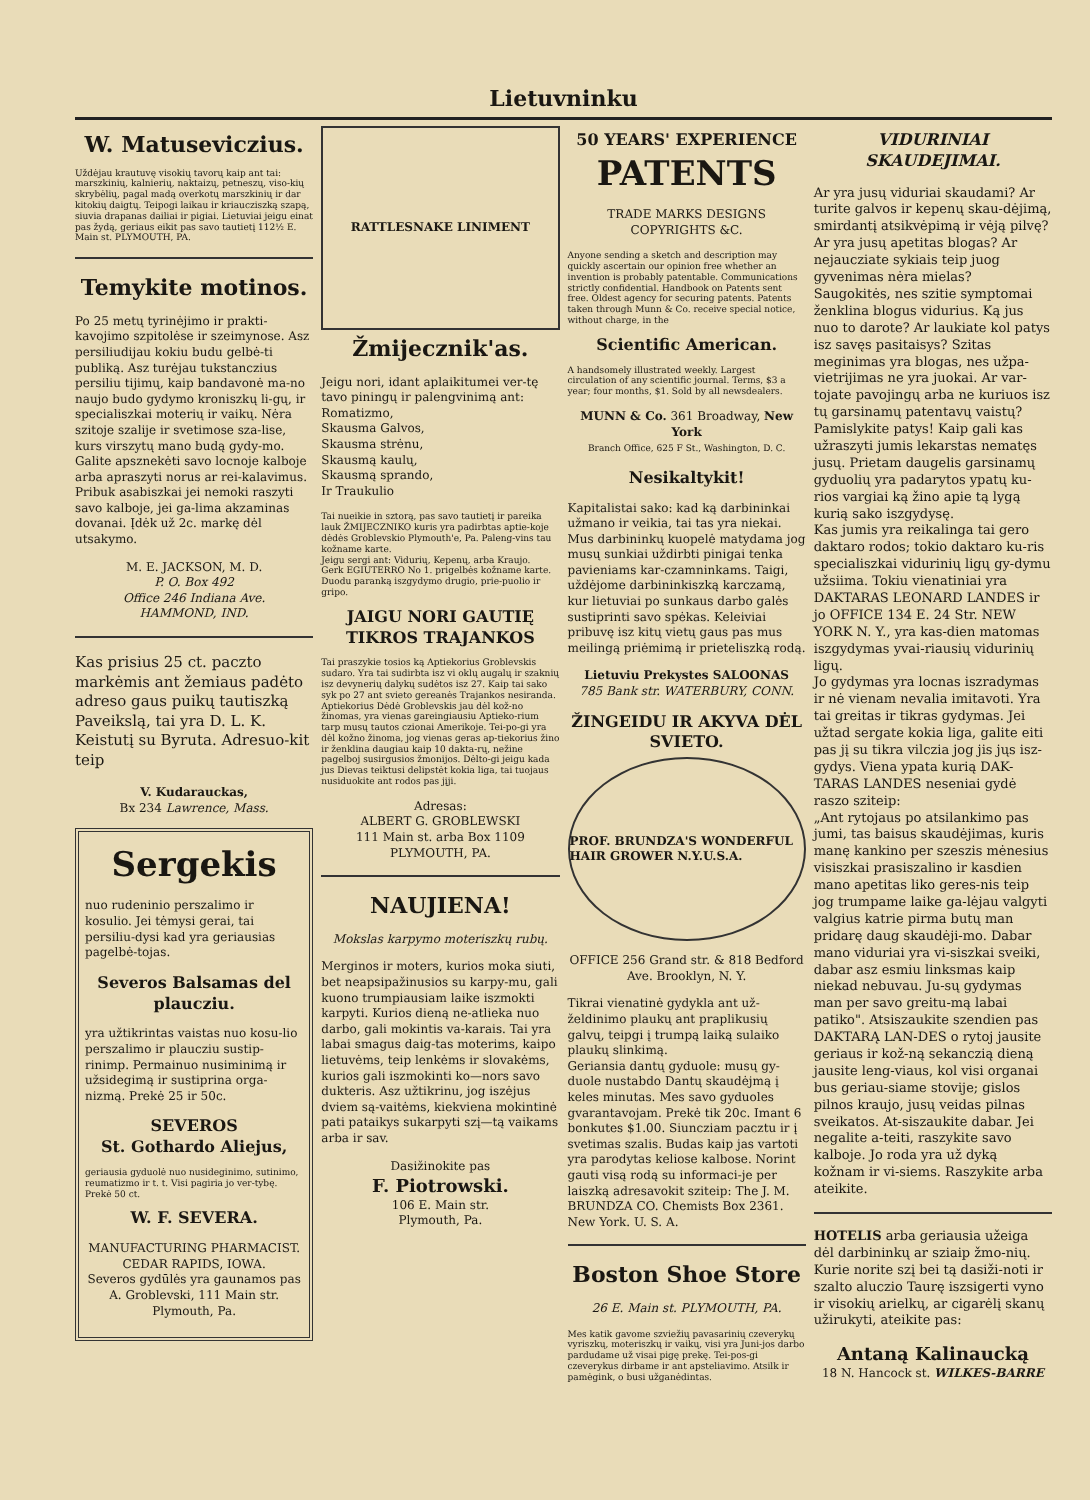Lietuvninku
W. Matuseviczius.
Uždėjau krautuvę visokių tavorų kaip ant tai: marszkinių, kalnierių, naktaizų, petneszų, viso-kių skrybėlių, pagal madą overkotų marszkinių ir dar kitokių daigtų. Teipogi laikau ir kriaucziszką szapą, siuvia drapanas dailiai ir pigiai. Lietuviai jeigu einat pas žydą, geriaus eikit pas savo tautietį 112½ E. Main st. PLYMOUTH, PA.
Temykite motinos.
Po 25 metų tyrinėjimo ir prakti-kavojimo szpitolėse ir szeimynose. Asz persiliudijau kokiu budu gelbė-ti publiką. Asz turėjau tukstanczius persiliu tijimų, kaip bandavonė ma-no naujo budo gydymo kroniszkų li-gų, ir specialiszkai moterių ir vaikų. Nėra szitoje szalije ir svetimose sza-lise, kurs virszytų mano budą gydy-mo. Galite apsznekėti savo locnoje kalboje arba apraszyti norus ar rei-kalavimus. Pribuk asabiszkai jei nemoki raszyti savo kalboje, jei ga-lima akzaminas dovanai. Įdėk už 2c. markę dėl utsakymo.
M. E. JACKSON, M. D.
P. O. Box 492
Office 246 Indiana Ave.
HAMMOND, IND.
Kas prisius 25 ct. paczto markėmis ant žemiaus padėto adreso gaus puikų tautiszką Paveikslą, tai yra D. L. K. Keistutį su Byruta. Adresuo-kit teip
V. Kudarauckas,
Bx 234 Lawrence, Mass.
Sergekis
nuo rudeninio perszalimo ir kosulio. Jei tėmysi gerai, tai persiliu-dysi kad yra geriausias pagelbė-tojas.
Severos Balsamas del plaucziu.
yra užtikrintas vaistas nuo kosu-lio perszalimo ir plaucziu sustip-rinimp. Permainuo nusiminimą ir užsidegimą ir sustiprina orga-nizmą. Prekė 25 ir 50c.
SEVEROS
St. Gothardo Aliejus,
geriausia gyduolė nuo nusideginimo, sutinimo, reumatizmo ir t. t. Visi pagiria jo ver-tybę. Prekė 50 ct.
W. F. SEVERA.
MANUFACTURING PHARMACIST.
CEDAR RAPIDS, IOWA.
Severos gydūlės yra gaunamos pas A. Groblevski, 111 Main str. Plymouth, Pa.
RATTLESNAKE LINIMENT
Žmijecznik'as.
Jeigu nori, idant aplaikitumei ver-tę tavo piningų ir palengvinimą ant:
Romatizmo,
Skausma Galvos,
Skausma strėnu,
Skausmą kaulų,
Skausmą sprando,
Ir Traukulio
Tai nueikie in sztorą, pas savo tautietį ir pareika lauk ŽMIJECZNIKO kuris yra padirbtas aptie-koje dėdės Groblevskio Plymouth'e, Pa. Paleng-vins tau kožname karte.
Jeigu sergi ant: Vidurių, Kepenų, arba Kraujo.
Gerk EGIUTERRO No 1. prigelbės kožname karte. Duodu paranką iszgydymo drugio, prie-puolio ir gripo.
JAIGU NORI GAUTIĘ TIKROS TRAJANKOS
Tai praszykie tosios ką Aptiekorius Groblevskis sudaro. Yra tai sudirbta isz vi oklų augalų ir szaknių isz devynerių dalykų sudėtos isz 27. Kaip tai sako syk po 27 ant svieto gereanės Trajankos nesiranda.
Aptiekorius Dėdė Groblevskis jau dėl kož-no žinomas, yra vienas gareingiausiu Aptieko-rium tarp musų tautos czionai Amerikoje. Tei-po-gi yra dėl kožno žinoma, jog vienas geras ap-tiekorius žino ir ženklina daugiau kaip 10 dakta-rų, nežine pagelboj susirgusios žmonijos. Dėlto-gi jeigu kada jus Dievas teiktusi delipstėt kokia liga, tai tuojaus nusiduokite ant rodos pas jįji.
Adresas:
ALBERT G. GROBLEWSKI
111 Main st. arba Box 1109
PLYMOUTH, PA.
NAUJIENA!
Mokslas karpymo moteriszkų rubų.
Merginos ir moters, kurios moka siuti, bet neapsipažinusios su karpy-mu, gali kuono trumpiausiam laike iszmokti karpyti. Kurios dieną ne-atlieka nuo darbo, gali mokintis va-karais. Tai yra labai smagus daig-tas moterims, kaipo lietuvėms, teip lenkėms ir slovakėms, kurios gali iszmokinti ko—nors savo dukteris. Asz užtikrinu, jog iszėjus dviem są-vaitėms, kiekviena mokintinė pati pataikys sukarpyti szį—tą vaikams arba ir sav.
Dasižinokite pas
F. Piotrowski.
106 E. Main str.
Plymouth, Pa.
50 YEARS' EXPERIENCE
PATENTS
TRADE MARKS DESIGNS COPYRIGHTS &C.
Anyone sending a sketch and description may quickly ascertain our opinion free whether an invention is probably patentable. Communications strictly confidential. Handbook on Patents sent free. Oldest agency for securing patents. Patents taken through Munn & Co. receive special notice, without charge, in the
Scientific American.
A handsomely illustrated weekly. Largest circulation of any scientific journal. Terms, $3 a year; four months, $1. Sold by all newsdealers.
MUNN & Co. 361 Broadway, New York
Branch Office, 625 F St., Washington, D. C.
Nesikaltykit!
Kapitalistai sako: kad ką darbininkai užmano ir veikia, tai tas yra niekai. Mus darbininkų kuopelė matydama jog musų sunkiai uždirbti pinigai tenka pavieniams kar-czamninkams. Taigi, uždėjome darbininkiszką karczamą, kur lietuviai po sunkaus darbo galės sustiprinti savo spėkas. Keleiviai pribuvę isz kitų vietų gaus pas mus meilingą priėmimą ir prieteliszką rodą.
Lietuviu Prekystes SALOONAS
785 Bank str. WATERBURY, CONN.
ŽINGEIDU IR AKYVA DĖL SVIETO.
PROF. BRUNDZA'S WONDERFUL HAIR GROWER N.Y.U.S.A.
OFFICE 256 Grand str. & 818 Bedford Ave. Brooklyn, N. Y.
Tikrai vienatinė gydykla ant už-želdinimo plaukų ant praplikusių galvų, teipgi į trumpą laiką sulaiko plaukų slinkimą.
Geriansia dantų gyduole: musų gy-duole nustabdo Dantų skaudėjmą į keles minutas. Mes savo gyduoles gvarantavojam. Prekė tik 20c. Imant 6 bonkutes $1.00. Siuncziam pacztu ir į svetimas szalis. Budas kaip jas vartoti yra parodytas keliose kalbose. Norint gauti visą rodą su informaci-je per laiszką adresavokit szitеip: The J. M. BRUNDZA CO. Chemists Box 2361. New York. U. S. A.
Boston Shoe Store
26 E. Main st. PLYMOUTH, PA.
Mes katik gavome szviežių pavasarinių czeverykų vyriszkų, moteriszkų ir vaikų, visi yra Juni-jos darbo pardudame už visai pigę prekę. Tei-pos-gi czeverykus dirbame ir ant apsteliavimo. Atsilk ir pamėgink, o busi užganėdintas.
VIDURINIAI SKAUDEJIMAI.
Ar yra jusų viduriai skaudami? Ar turite galvos ir kepenų skau-dėjimą, smirdantį atsikvėpimą ir vėją pilvę? Ar yra jusų apetitas blogas? Ar nejaucziate sykiais teip juog gyvenimas nėra mielas? Saugokitės, nes szitie symptomai ženklina blogus vidurius. Ką jus nuo to darote? Ar laukiate kol patys isz savęs pasitaisys? Szitas meginimas yra blogas, nes užpa-vietrijimas ne yra juokai. Ar var-tojate pavojingų arba ne kuriuos isz tų garsinamų patentavų vaistų? Pamislykite patys! Kaip gali kas užraszyti jumis lekarstas nematęs jusų. Prietam daugelis garsinamų gyduolių yra padarytos ypatų ku-rios vargiai ką žino apie tą lygą kurią sako iszgydysę.
Kas jumis yra reikalinga tai gero daktaro rodos; tokio daktaro ku-ris specialiszkai vidurinių ligų gy-dymu užsiima. Tokiu vienatiniai yra DAKTARAS LEONARD LANDES ir jo OFFICE 134 E. 24 Str. NEW YORK N. Y., yra kas-dien matomas iszgydymas yvai-riausių vidurinių ligų.
Jo gydymas yra locnas iszradymas ir nė vienam nevalia imitavoti. Yra tai greitas ir tikras gydymas. Jei užtad sergate kokia liga, galite eiti pas jį su tikra vilczia jog jis jųs isz-gydys. Viena ypata kurią DAK-TARAS LANDES neseniai gydė raszo sziteip:
„Ant rytojaus po atsilankimo pas jumi, tas baisus skaudėjimas, kuris manę kankino per szeszis mėnesius visiszkai prasiszalino ir kasdien mano apetitas liko geres-nis teip jog trumpame laike ga-lėjau valgyti valgius katrie pirma butų man pridarę daug skaudėji-mo. Dabar mano viduriai yra vi-siszkai sveiki, dabar asz esmiu linksmas kaip niekad nebuvau. Ju-sų gydymas man per savo greitu-mą labai patiko". Atsiszaukite szendien pas DAKTARĄ LAN-DES o rytoj jausite geriaus ir kož-ną sekanczią dieną jausite leng-viaus, kol visi organai bus geriau-siame stovije; gislos pilnos kraujo, jusų veidas pilnas sveikatos. At-siszaukite dabar. Jei negalite a-teiti, raszykite savo kalboje. Jo roda yra už dyką kožnam ir vi-siems. Raszykite arba ateikite.
HOTELIS arba geriausia užeiga dėl darbininkų ar sziaip žmo-nių. Kurie norite szį bei tą dasiži-noti ir szalto aluczio Taurę iszsigerti vyno ir visokių arielkų, ar cigarėlį skanų užirukyti, ateikite pas:
Antaną Kalinaucką
18 N. Hancock st. WILKES-BARRE